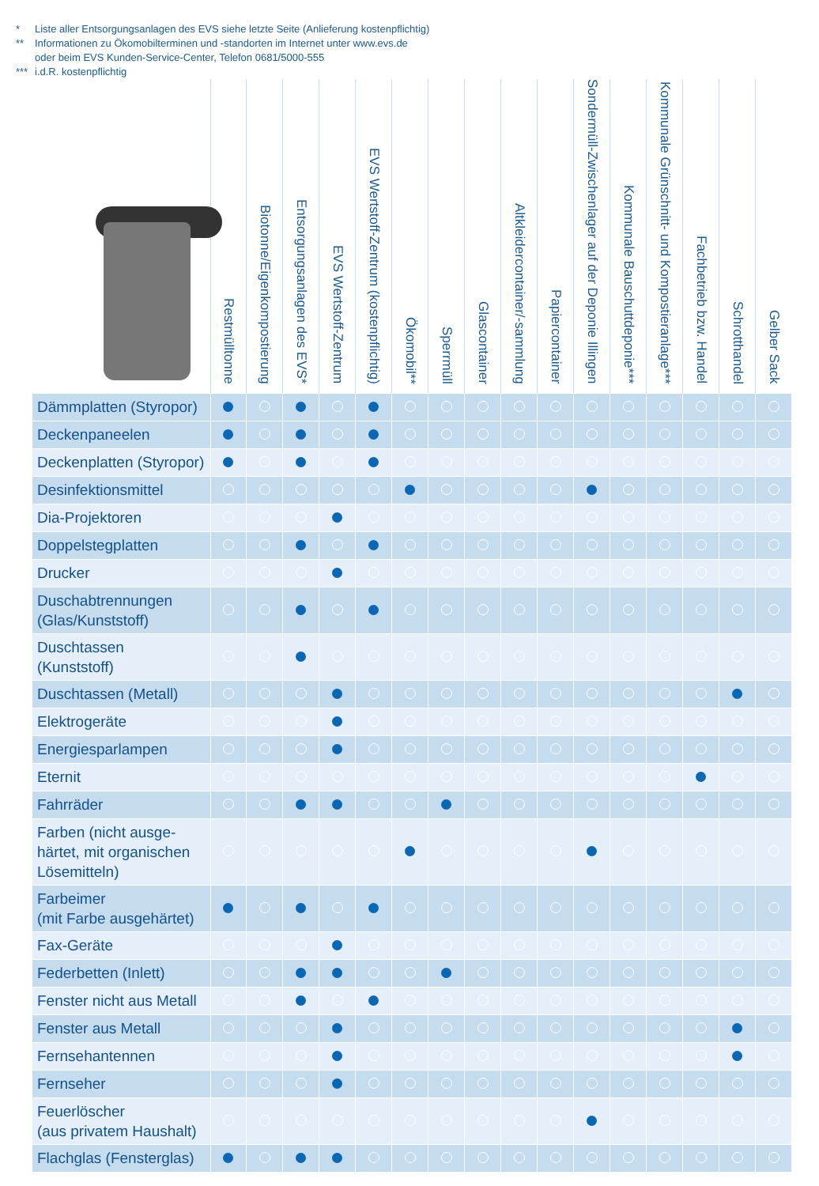* Liste aller Entsorgungsanlagen des EVS siehe letzte Seite (Anlieferung kostenpflichtig)
** Informationen zu Ökomobilterminen und -standorten im Internet unter www.evs.de
oder beim EVS Kunden-Service-Center, Telefon 0681/5000-555
*** i.d.R. kostenpflichtig
| | Restmülltonne | Biotonne/Eigenkompostierung | Entsorgungsanlagen des EVS* | EVS Wertstoff-Zentrum | EVS Wertstoff-Zentrum (kostenpflichtig) | Ökomobil** | Sperrmüll | Glascontainer | Altkleidercontainer/-sammlung | Papiercontainer | Sondermüll-Zwischenlager auf der Deponie Illingen | Kommunale Bauschuttdeponie*** | Kommunale Grünschnitt- und Kompostieranlage*** | Fachbetrieb bzw. Handel | Schrotthandel | Gelber Sack |
| --- | --- | --- | --- | --- | --- | --- | --- | --- | --- | --- | --- | --- | --- | --- | --- | --- |
| Dämmplatten (Styropor) | | | | | | | | | | | | | | | | |
| Deckenpaneelen | | | | | | | | | | | | | | | | |
| Deckenplatten (Styropor) | | | | | | | | | | | | | | | | |
| Desinfektionsmittel | | | | | | | | | | | | | | | | |
| Dia-Projektoren | | | | | | | | | | | | | | | | |
| Doppelstegplatten | | | | | | | | | | | | | | | | |
| Drucker | | | | | | | | | | | | | | | | |
| Duschabtrennungen (Glas/Kunststoff) | | | | | | | | | | | | | | | | |
| Duschtassen (Kunststoff) | | | | | | | | | | | | | | | | |
| Duschtassen (Metall) | | | | | | | | | | | | | | | | |
| Elektrogeräte | | | | | | | | | | | | | | | | |
| Energiesparlampen | | | | | | | | | | | | | | | | |
| Eternit | | | | | | | | | | | | | | | | |
| Fahrräder | | | | | | | | | | | | | | | | |
| Farben (nicht ausge- härtet, mit organischen Lösemitteln) | | | | | | | | | | | | | | | | |
| Farbeimer (mit Farbe ausgehärtet) | | | | | | | | | | | | | | | | |
| Fax-Geräte | | | | | | | | | | | | | | | | |
| Federbetten (Inlett) | | | | | | | | | | | | | | | | |
| Fenster nicht aus Metall | | | | | | | | | | | | | | | | |
| Fenster aus Metall | | | | | | | | | | | | | | | | |
| Fernsehantennen | | | | | | | | | | | | | | | | |
| Fernseher | | | | | | | | | | | | | | | | |
| Feuerlöscher (aus privatem Haushalt) | | | | | | | | | | | | | | | | |
| Flachglas (Fensterglas) | | | | | | | | | | | | | | | | |